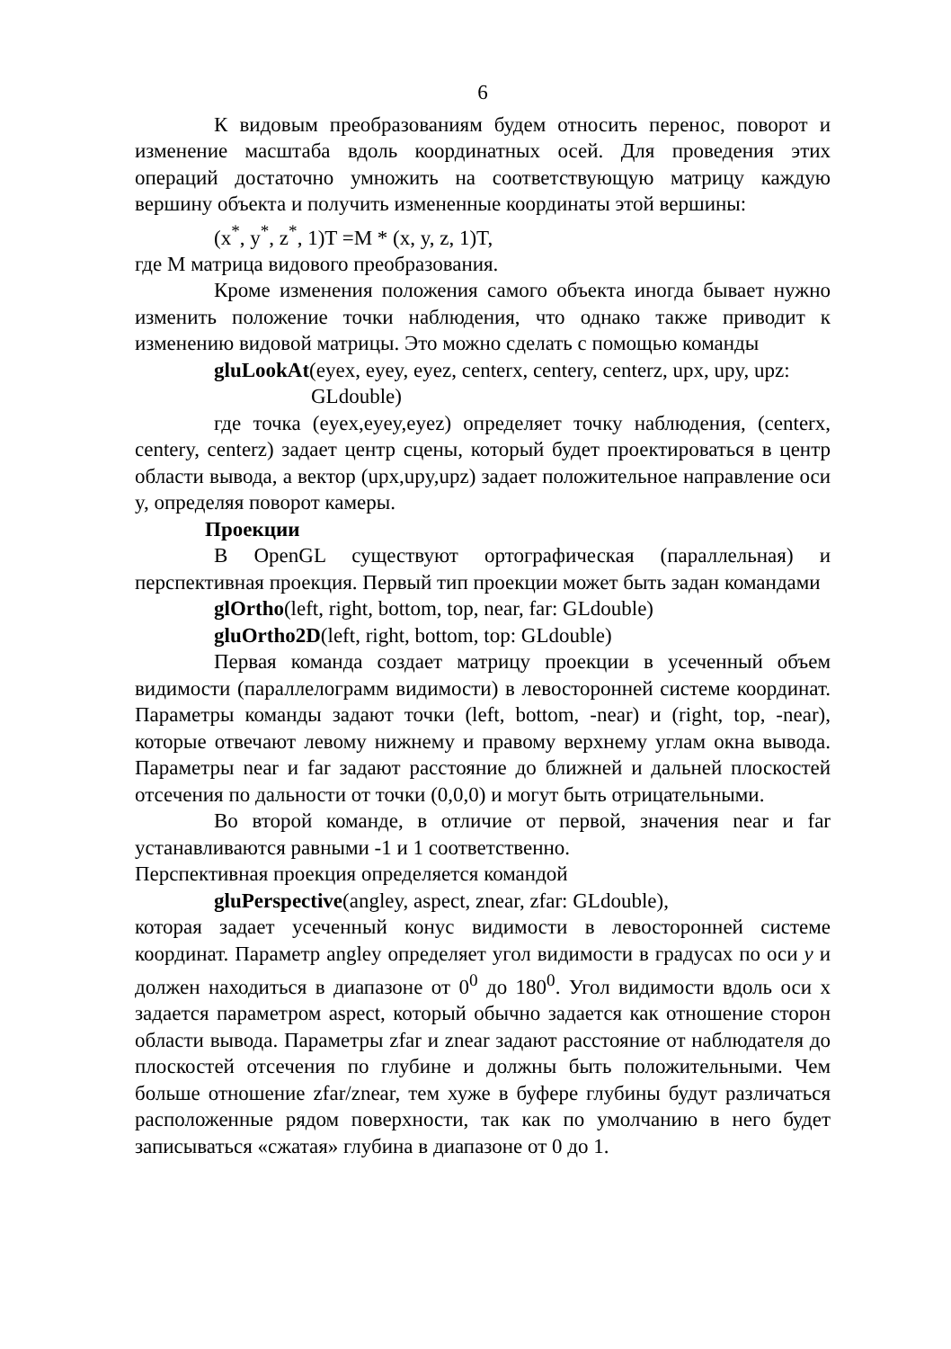6
К видовым преобразованиям будем относить перенос, поворот и изменение масштаба вдоль координатных осей. Для проведения этих операций достаточно умножить на соответствующую матрицу каждую вершину объекта и получить измененные координаты этой вершины:
(x<sup>*</sup>, y<sup>*</sup>, z<sup>*</sup>, 1)T =M * (x, y, z, 1)T,
где M матрица видового преобразования.
Кроме изменения положения самого объекта иногда бывает нужно изменить положение точки наблюдения, что однако также приводит к изменению видовой матрицы. Это можно сделать с помощью команды
gluLookAt(eyex, eyey, eyez, centerx, centery, centerz, upx, upy, upz:
GLdouble)
где точка (eyex,eyey,eyez) определяет точку наблюдения, (centerx, centery, centerz) задает центр сцены, который будет проектироваться в центр области вывода, а вектор (upx,upy,upz) задает положительное направление оси y, определяя поворот камеры.
Проекции
В OpenGL существуют ортографическая (параллельная) и перспективная проекция. Первый тип проекции может быть задан командами
glOrtho(left, right, bottom, top, near, far: GLdouble)
gluOrtho2D(left, right, bottom, top: GLdouble)
Первая команда создает матрицу проекции в усеченный объем видимости (параллелограмм видимости) в левосторонней системе координат. Параметры команды задают точки (left, bottom, -near) и (right, top, -near), которые отвечают левому нижнему и правому верхнему углам окна вывода. Параметры near и far задают расстояние до ближней и дальней плоскостей отсечения по дальности от точки (0,0,0) и могут быть отрицательными.
Во второй команде, в отличие от первой, значения near и far устанавливаются равными -1 и 1 соответственно.
Перспективная проекция определяется командой
gluPerspective(angley, aspect, znear, zfar: GLdouble),
которая задает усеченный конус видимости в левосторонней системе координат. Параметр angley определяет угол видимости в градусах по оси y и должен находиться в диапазоне от 0<sup>0</sup> до 180<sup>0</sup>. Угол видимости вдоль оси x задается параметром aspect, который обычно задается как отношение сторон области вывода. Параметры zfar и znear задают расстояние от наблюдателя до плоскостей отсечения по глубине и должны быть положительными. Чем больше отношение zfar/znear, тем хуже в буфере глубины будут различаться расположенные рядом поверхности, так как по умолчанию в него будет записываться «сжатая» глубина в диапазоне от 0 до 1.